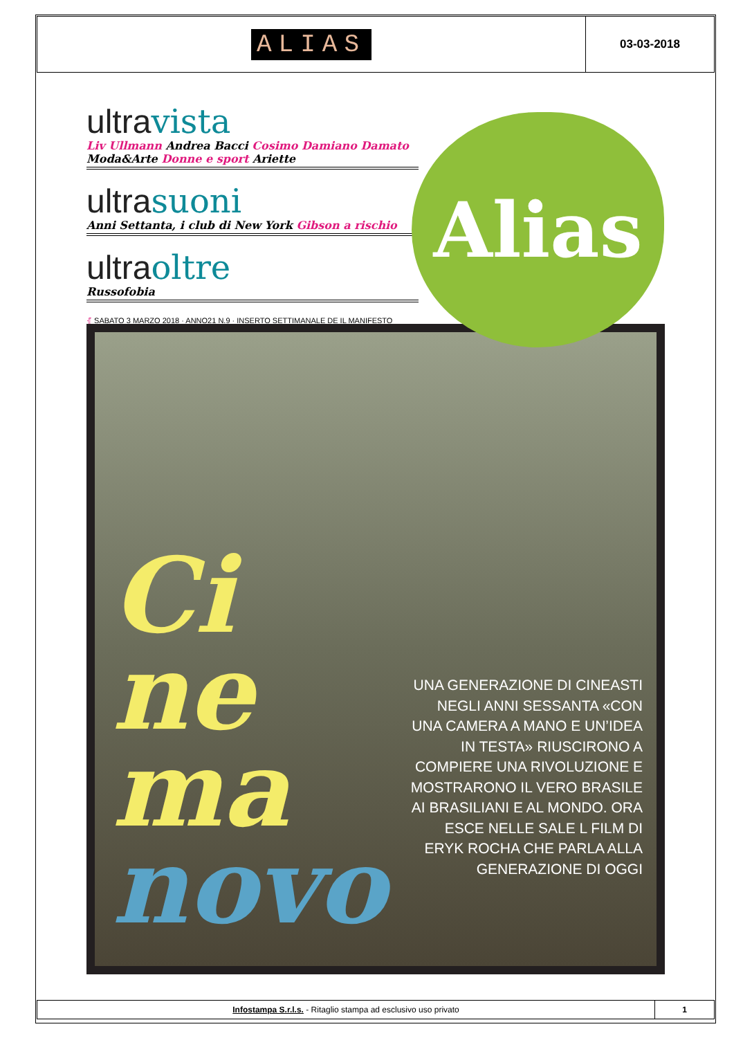ALIAS
03-03-2018
ultravista
Liv Ullmann Andrea Bacci Cosimo Damiano Damato Moda&Arte Donne e sport Ariette
ultrasuoni
Anni Settanta, i club di New York Gibson a rischio
ultraoltre
Russofobia
⦃ SABATO 3 MARZO 2018 · ANNO21 N.9 · INSERTO SETTIMANALE DE IL MANIFESTO
Ci
ne
ma
novo
UNA GENERAZIONE DI CINEASTI NEGLI ANNI SESSANTA «CON UNA CAMERA A MANO E UN’IDEA IN TESTA» RIUSCIRONO A COMPIERE UNA RIVOLUZIONE E MOSTRARONO IL VERO BRASILE AI BRASILIANI E AL MONDO. ORA ESCE NELLE SALE L FILM DI ERYK ROCHA CHE PARLA ALLA GENERAZIONE DI OGGI
Alias
Infostampa S.r.l.s. - Ritaglio stampa ad esclusivo uso privato
1